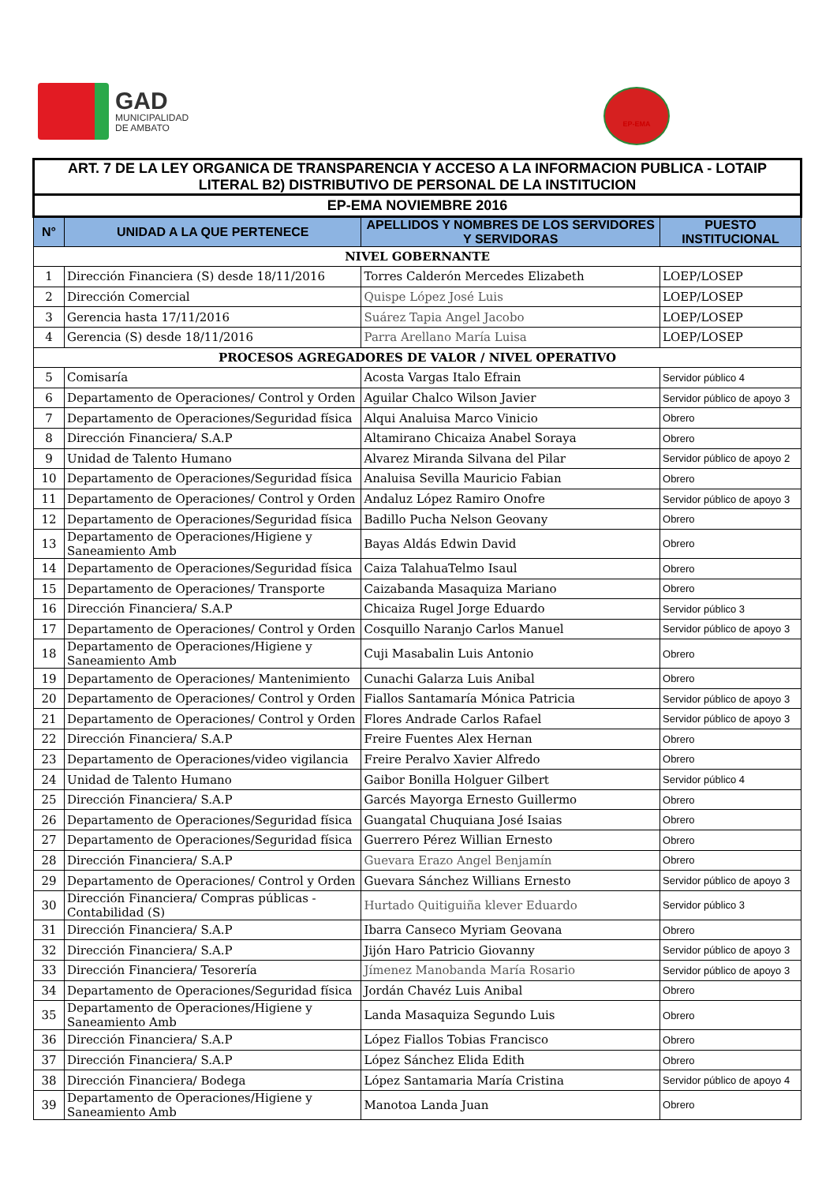GAD
MUNICIPALIDAD
DE AMBATO
EP-EMA
| ART. 7 DE LA LEY ORGANICA DE TRANSPARENCIA Y ACCESO A LA INFORMACION PUBLICA - LOTAIP LITERAL B2) DISTRIBUTIVO DE PERSONAL DE LA INSTITUCION | | | |
| --- | --- | --- | --- |
| EP-EMA NOVIEMBRE 2016 | | | |
| N° | UNIDAD A LA QUE PERTENECE | APELLIDOS Y NOMBRES DE LOS SERVIDORES Y SERVIDORAS | PUESTO INSTITUCIONAL |
| NIVEL GOBERNANTE | | | |
| 1 | Dirección Financiera (S) desde 18/11/2016 | Torres Calderón Mercedes Elizabeth | LOEP/LOSEP |
| 2 | Dirección Comercial | Quispe López José Luis | LOEP/LOSEP |
| 3 | Gerencia hasta 17/11/2016 | Suárez Tapia Angel Jacobo | LOEP/LOSEP |
| 4 | Gerencia (S) desde 18/11/2016 | Parra Arellano María Luisa | LOEP/LOSEP |
| PROCESOS AGREGADORES DE VALOR / NIVEL OPERATIVO | | | |
| 5 | Comisaría | Acosta Vargas Italo Efrain | Servidor público 4 |
| 6 | Departamento de Operaciones/ Control y Orden | Aguilar Chalco Wilson Javier | Servidor público de apoyo 3 |
| 7 | Departamento de Operaciones/Seguridad física | Alqui Analuisa Marco Vinicio | Obrero |
| 8 | Dirección Financiera/ S.A.P | Altamirano Chicaiza Anabel Soraya | Obrero |
| 9 | Unidad de Talento Humano | Alvarez Miranda Silvana del Pilar | Servidor público de apoyo 2 |
| 10 | Departamento de Operaciones/Seguridad física | Analuisa Sevilla Mauricio Fabian | Obrero |
| 11 | Departamento de Operaciones/ Control y Orden | Andaluz López Ramiro Onofre | Servidor público de apoyo 3 |
| 12 | Departamento de Operaciones/Seguridad física | Badillo Pucha Nelson Geovany | Obrero |
| 13 | Departamento de Operaciones/Higiene y Saneamiento Amb | Bayas Aldás Edwin David | Obrero |
| 14 | Departamento de Operaciones/Seguridad física | Caiza TalahuaTelmo Isaul | Obrero |
| 15 | Departamento de Operaciones/ Transporte | Caizabanda Masaquiza Mariano | Obrero |
| 16 | Dirección Financiera/ S.A.P | Chicaiza Rugel Jorge Eduardo | Servidor público 3 |
| 17 | Departamento de Operaciones/ Control y Orden | Cosquillo Naranjo Carlos Manuel | Servidor público de apoyo 3 |
| 18 | Departamento de Operaciones/Higiene y Saneamiento Amb | Cuji Masabalin Luis Antonio | Obrero |
| 19 | Departamento de Operaciones/ Mantenimiento | Cunachi Galarza Luis Anibal | Obrero |
| 20 | Departamento de Operaciones/ Control y Orden | Fiallos Santamaría Mónica Patricia | Servidor público de apoyo 3 |
| 21 | Departamento de Operaciones/ Control y Orden | Flores Andrade Carlos Rafael | Servidor público de apoyo 3 |
| 22 | Dirección Financiera/ S.A.P | Freire Fuentes Alex Hernan | Obrero |
| 23 | Departamento de Operaciones/video vigilancia | Freire Peralvo Xavier Alfredo | Obrero |
| 24 | Unidad de Talento Humano | Gaibor Bonilla Holguer Gilbert | Servidor público 4 |
| 25 | Dirección Financiera/ S.A.P | Garcés Mayorga Ernesto Guillermo | Obrero |
| 26 | Departamento de Operaciones/Seguridad física | Guangatal Chuquiana José Isaias | Obrero |
| 27 | Departamento de Operaciones/Seguridad física | Guerrero Pérez Willian Ernesto | Obrero |
| 28 | Dirección Financiera/ S.A.P | Guevara Erazo Angel Benjamín | Obrero |
| 29 | Departamento de Operaciones/ Control y Orden | Guevara Sánchez Willians Ernesto | Servidor público de apoyo 3 |
| 30 | Dirección Financiera/ Compras públicas - Contabilidad (S) | Hurtado Quitiguiña klever Eduardo | Servidor público 3 |
| 31 | Dirección Financiera/ S.A.P | Ibarra Canseco Myriam Geovana | Obrero |
| 32 | Dirección Financiera/ S.A.P | Jijón Haro Patricio Giovanny | Servidor público de apoyo 3 |
| 33 | Dirección Financiera/ Tesorería | Jímenez Manobanda María Rosario | Servidor público de apoyo 3 |
| 34 | Departamento de Operaciones/Seguridad física | Jordán Chavéz Luis Anibal | Obrero |
| 35 | Departamento de Operaciones/Higiene y Saneamiento Amb | Landa Masaquiza Segundo Luis | Obrero |
| 36 | Dirección Financiera/ S.A.P | López Fiallos Tobias Francisco | Obrero |
| 37 | Dirección Financiera/ S.A.P | López Sánchez Elida Edith | Obrero |
| 38 | Dirección Financiera/ Bodega | López Santamaria María Cristina | Servidor público de apoyo 4 |
| 39 | Departamento de Operaciones/Higiene y Saneamiento Amb | Manotoa Landa Juan | Obrero |